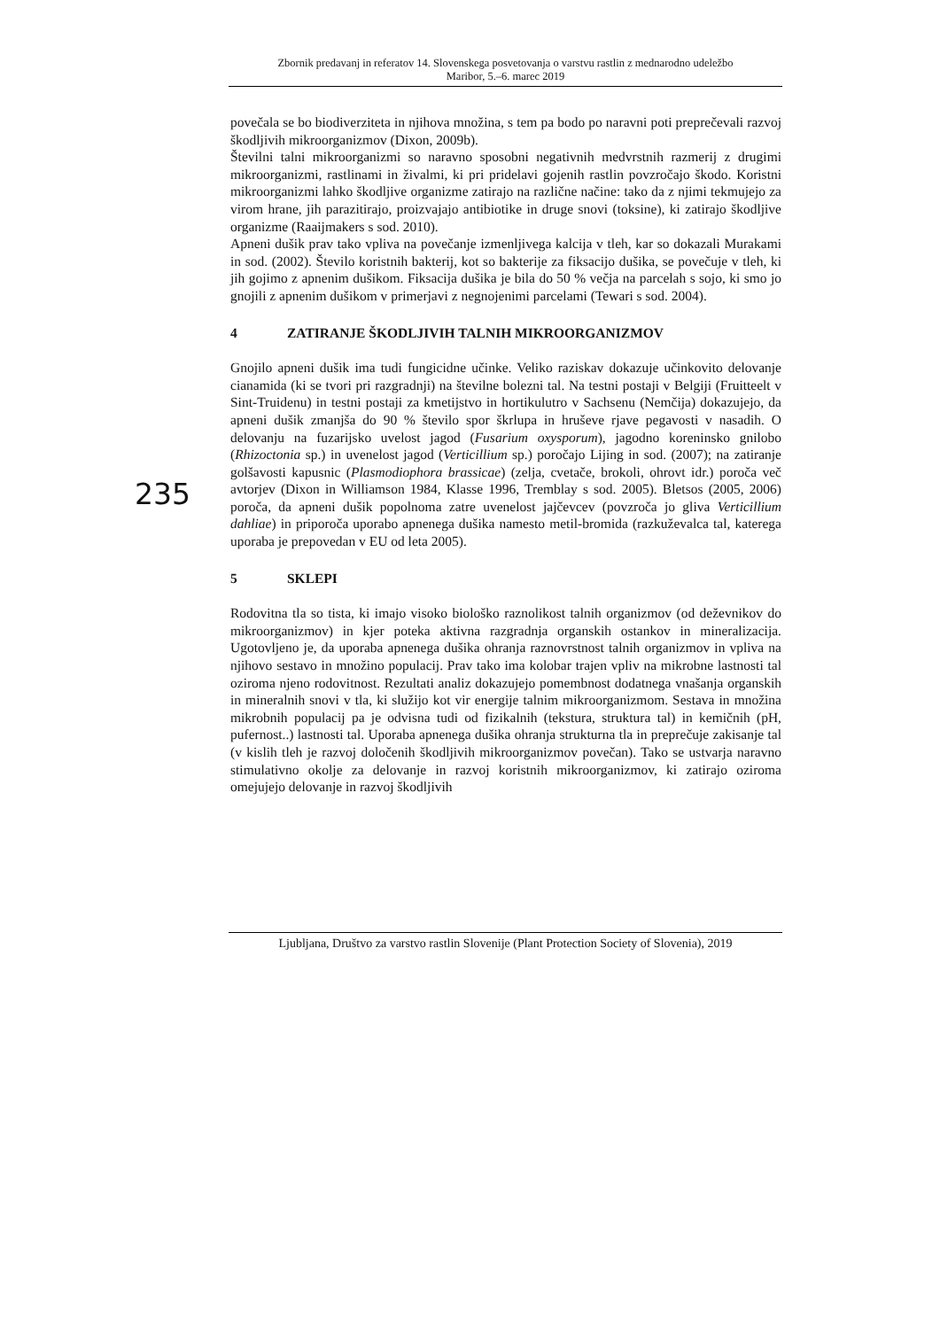Zbornik predavanj in referatov 14. Slovenskega posvetovanja o varstvu rastlin z mednarodno udeležbo
Maribor, 5.–6. marec 2019
povečala se bo biodiverziteta in njihova množina, s tem pa bodo po naravni poti preprečevali razvoj škodljivih mikroorganizmov (Dixon, 2009b).
Številni talni mikroorganizmi so naravno sposobni negativnih medvrstnih razmerij z drugimi mikroorganizmi, rastlinami in živalmi, ki pri pridelavi gojenih rastlin povzročajo škodo. Koristni mikroorganizmi lahko škodljive organizme zatirajo na različne načine: tako da z njimi tekmujejo za virom hrane, jih parazitirajo, proizvajajo antibiotike in druge snovi (toksine), ki zatirajo škodljive organizme (Raaijmakers s sod. 2010).
Apneni dušik prav tako vpliva na povečanje izmenljivega kalcija v tleh, kar so dokazali Murakami in sod. (2002). Število koristnih bakterij, kot so bakterije za fiksacijo dušika, se povečuje v tleh, ki jih gojimo z apnenim dušikom. Fiksacija dušika je bila do 50 % večja na parcelah s sojo, ki smo jo gnojili z apnenim dušikom v primerjavi z negnojenimi parcelami (Tewari s sod. 2004).
4 ZATIRANJE ŠKODLJIVIH TALNIH MIKROORGANIZMOV
Gnojilo apneni dušik ima tudi fungicidne učinke. Veliko raziskav dokazuje učinkovito delovanje cianamida (ki se tvori pri razgradnji) na številne bolezni tal. Na testni postaji v Belgiji (Fruitteelt v Sint-Truidenu) in testni postaji za kmetijstvo in hortikulutro v Sachsenu (Nemčija) dokazujejo, da apneni dušik zmanjša do 90 % število spor škrlupa in hruševe rjave pegavosti v nasadih. O delovanju na fuzarijsko uvelost jagod (Fusarium oxysporum), jagodno koreninsko gnilobo (Rhizoctonia sp.) in uvenelost jagod (Verticillium sp.) poročajo Lijing in sod. (2007); na zatiranje golšavosti kapusnic (Plasmodiophora brassicae) (zelja, cvetače, brokoli, ohrovt idr.) poroča več avtorjev (Dixon in Williamson 1984, Klasse 1996, Tremblay s sod. 2005). Bletsos (2005, 2006) poroča, da apneni dušik popolnoma zatre uvenelost jajčevcev (povzroča jo gliva Verticillium dahliae) in priporoča uporabo apnenega dušika namesto metil-bromida (razkuževalca tal, katerega uporaba je prepovedan v EU od leta 2005).
5 SKLEPI
Rodovitna tla so tista, ki imajo visoko biološko raznolikost talnih organizmov (od deževnikov do mikroorganizmov) in kjer poteka aktivna razgradnja organskih ostankov in mineralizacija. Ugotovljeno je, da uporaba apnenega dušika ohranja raznovrstnost talnih organizmov in vpliva na njihovo sestavo in množino populacij. Prav tako ima kolobar trajen vpliv na mikrobne lastnosti tal oziroma njeno rodovitnost. Rezultati analiz dokazujejo pomembnost dodatnega vnašanja organskih in mineralnih snovi v tla, ki služijo kot vir energije talnim mikroorganizmom. Sestava in množina mikrobnih populacij pa je odvisna tudi od fizikalnih (tekstura, struktura tal) in kemičnih (pH, pufernost..) lastnosti tal. Uporaba apnenega dušika ohranja strukturna tla in preprečuje zakisanje tal (v kislih tleh je razvoj določenih škodljivih mikroorganizmov povečan). Tako se ustvarja naravno stimulativno okolje za delovanje in razvoj koristnih mikroorganizmov, ki zatirajo oziroma omejujejo delovanje in razvoj škodljivih
235
Ljubljana, Društvo za varstvo rastlin Slovenije (Plant Protection Society of Slovenia), 2019